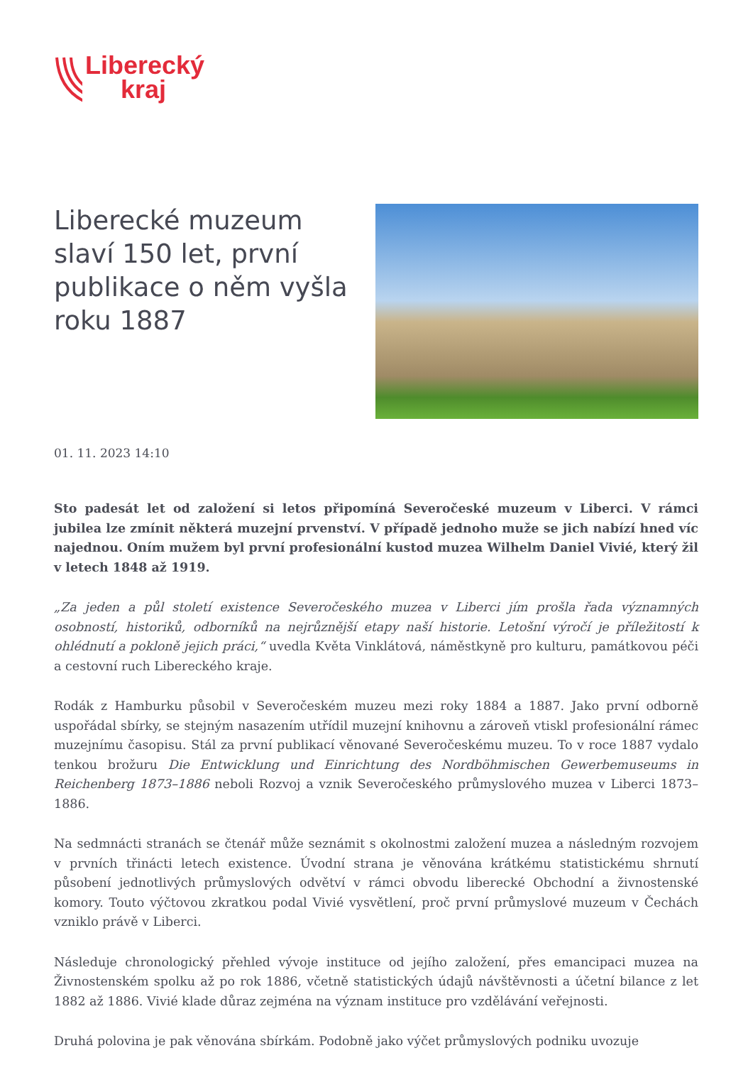Liberecký
kraj
Liberecké muzeum slaví 150 let, první publikace o něm vyšla roku 1887
01. 11. 2023 14:10
Sto padesát let od založení si letos připomíná Severočeské muzeum v Liberci. V rámci jubilea lze zmínit některá muzejní prvenství. V případě jednoho muže se jich nabízí hned víc najednou. Oním mužem byl první profesionální kustod muzea Wilhelm Daniel Vivié, který žil v letech 1848 až 1919.
„Za jeden a půl století existence Severočeského muzea v Liberci jím prošla řada významných osobností, historiků, odborníků na nejrůznější etapy naší historie. Letošní výročí je příležitostí k ohlédnutí a pokloně jejich práci,“ uvedla Květa Vinklátová, náměstkyně pro kulturu, památkovou péči a cestovní ruch Libereckého kraje.
Rodák z Hamburku působil v Severočeském muzeu mezi roky 1884 a 1887. Jako první odborně uspořádal sbírky, se stejným nasazením utřídil muzejní knihovnu a zároveň vtiskl profesionální rámec muzejnímu časopisu. Stál za první publikací věnované Severočeskému muzeu. To v roce 1887 vydalo tenkou brožuru Die Entwicklung und Einrichtung des Nordböhmischen Gewerbemuseums in Reichenberg 1873–1886 neboli Rozvoj a vznik Severočeského průmyslového muzea v Liberci 1873–1886.
Na sedmnácti stranách se čtenář může seznámit s okolnostmi založení muzea a následným rozvojem v prvních třinácti letech existence. Úvodní strana je věnována krátkému statistickému shrnutí působení jednotlivých průmyslových odvětví v rámci obvodu liberecké Obchodní a živnostenské komory. Touto výčtovou zkratkou podal Vivié vysvětlení, proč první průmyslové muzeum v Čechách vzniklo právě v Liberci.
Následuje chronologický přehled vývoje instituce od jejího založení, přes emancipaci muzea na Živnostenském spolku až po rok 1886, včetně statistických údajů návštěvnosti a účetní bilance z let 1882 až 1886. Vivié klade důraz zejména na význam instituce pro vzdělávání veřejnosti.
Druhá polovina je pak věnována sbírkám. Podobně jako výčet průmyslových podniku uvozuje